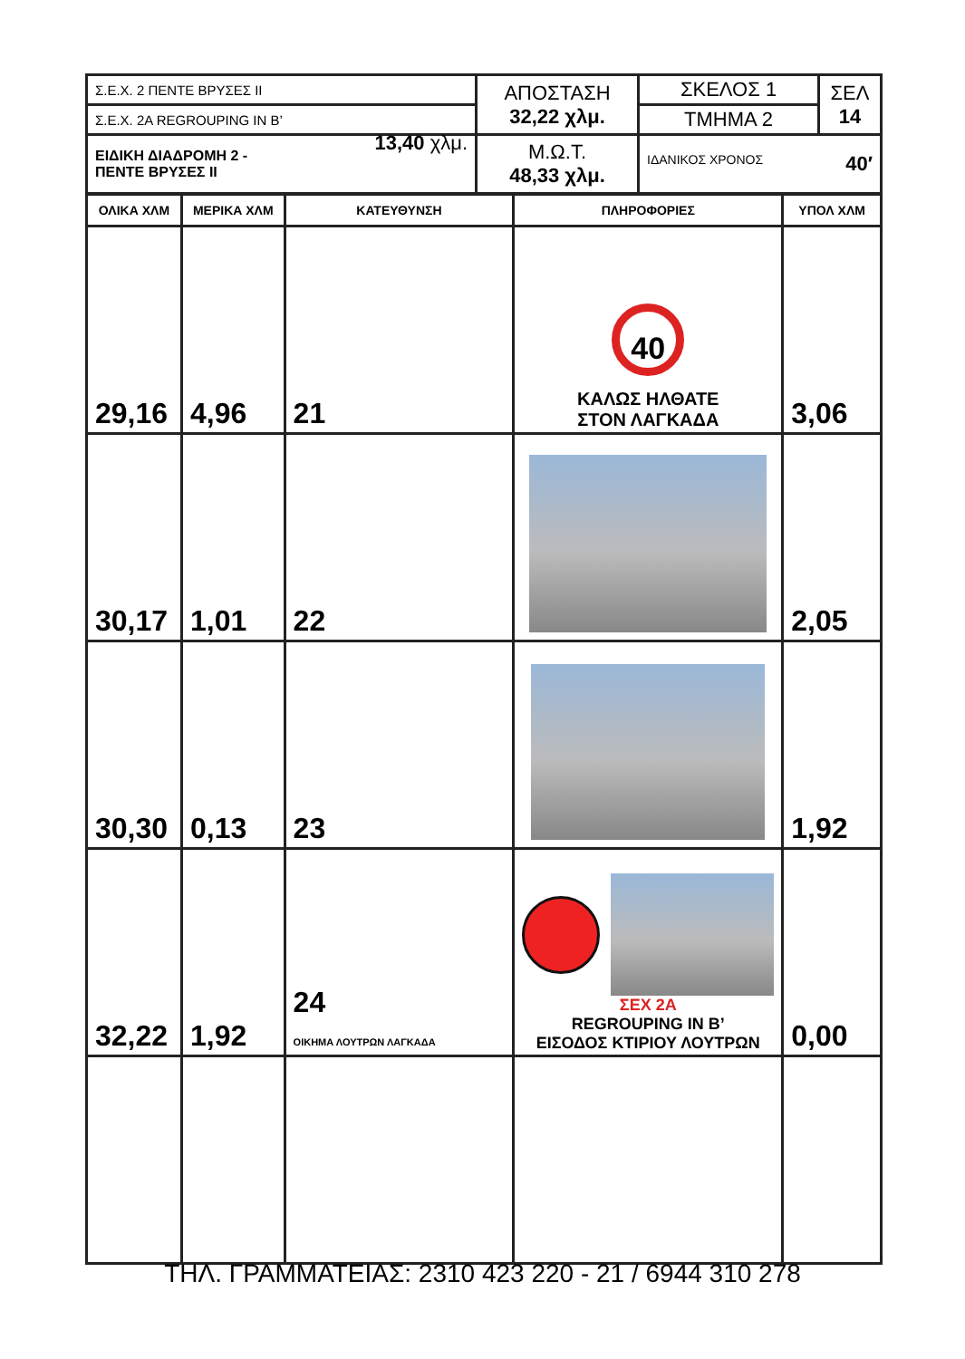| Σ.Ε.Χ. 2 ΠΕΝΤΕ ΒΡΥΣΕΣ II | ΑΠΟΣΤΑΣΗ 32,22 χλμ. | ΣΚΕΛΟΣ 1 | ΣΕΛ 14 |
| Σ.Ε.Χ. 2A REGROUPING IN B’ | | ΤΜΗΜΑ 2 | |
| ΕΙΔΙΚΗ ΔΙΑΔΡΟΜΗ 2 - ΠΕΝΤΕ ΒΡΥΣΕΣ II 13,40 χλμ. | Μ.Ω.Τ. 48,33 χλμ. | ΙΔΑΝΙΚΟΣ ΧΡΟΝΟΣ 40′ | |
| ΟΛΙΚΑ ΧΛΜ | ΜΕΡΙΚΑ ΧΛΜ | ΚΑΤΕΥΘΥΝΣΗ | ΠΛΗΡΟΦΟΡΙΕΣ | ΥΠΟΛ ΧΛΜ |
| --- | --- | --- | --- | --- |
| 29,16 | 4,96 | 21 | 40 ΚΑΛΩΣ ΗΛΘΑΤΕ ΣΤΟΝ ΛΑΓΚΑΔΑ | 3,06 |
| 30,17 | 1,01 | 22 | | 2,05 |
| 30,30 | 0,13 | 23 | | 1,92 |
| 32,22 | 1,92 | 24 ΟΙΚΗΜΑ ΛΟΥΤΡΩΝ ΛΑΓΚΑΔΑ | ΣΕΧ 2Α REGROUPING IN B’ ΕΙΣΟΔΟΣ ΚΤΙΡΙΟΥ ΛΟΥΤΡΩΝ | 0,00 |
ΤΗΛ. ΓΡΑΜΜΑΤΕΙΑΣ: 2310 423 220 - 21 / 6944 310 278